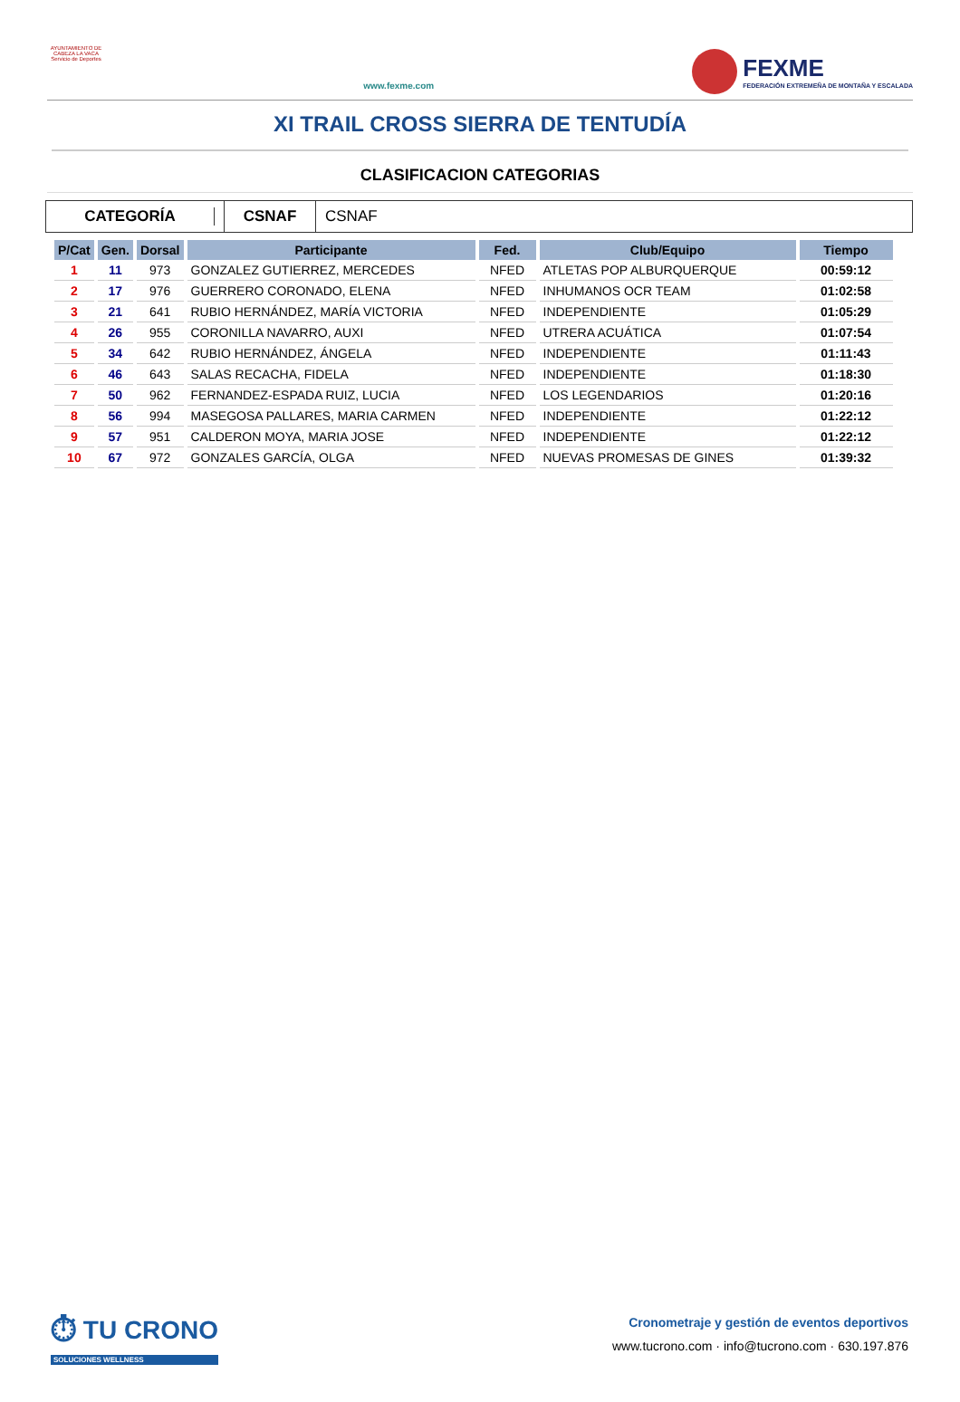AYUNTAMIENTO DE CABEZA LA VACA Servicio de Deportes
www.fexme.com
FEXME
FEDERACIÓN EXTREMEÑA DE MONTAÑA Y ESCALADA
XI TRAIL CROSS SIERRA DE TENTUDÍA
CLASIFICACION CATEGORIAS
CATEGORÍA
CSNAF
CSNAF
| P/Cat | Gen. | Dorsal | Participante | Fed. | Club/Equipo | Tiempo |
| --- | --- | --- | --- | --- | --- | --- |
| 1 | 11 | 973 | GONZALEZ GUTIERREZ, MERCEDES | NFED | ATLETAS POP ALBURQUERQUE | 00:59:12 |
| 2 | 17 | 976 | GUERRERO CORONADO, ELENA | NFED | INHUMANOS OCR TEAM | 01:02:58 |
| 3 | 21 | 641 | RUBIO HERNÁNDEZ, MARÍA VICTORIA | NFED | INDEPENDIENTE | 01:05:29 |
| 4 | 26 | 955 | CORONILLA NAVARRO, AUXI | NFED | UTRERA ACUÁTICA | 01:07:54 |
| 5 | 34 | 642 | RUBIO HERNÁNDEZ, ÁNGELA | NFED | INDEPENDIENTE | 01:11:43 |
| 6 | 46 | 643 | SALAS RECACHA, FIDELA | NFED | INDEPENDIENTE | 01:18:30 |
| 7 | 50 | 962 | FERNANDEZ-ESPADA RUIZ, LUCIA | NFED | LOS LEGENDARIOS | 01:20:16 |
| 8 | 56 | 994 | MASEGOSA PALLARES, MARIA CARMEN | NFED | INDEPENDIENTE | 01:22:12 |
| 9 | 57 | 951 | CALDERON MOYA, MARIA JOSE | NFED | INDEPENDIENTE | 01:22:12 |
| 10 | 67 | 972 | GONZALES GARCÍA, OLGA | NFED | NUEVAS PROMESAS DE GINES | 01:39:32 |
⏱ TU CRONO
SOLUCIONES WELLNESS
Cronometraje y gestión de eventos deportivos
www.tucrono.com · info@tucrono.com · 630.197.876